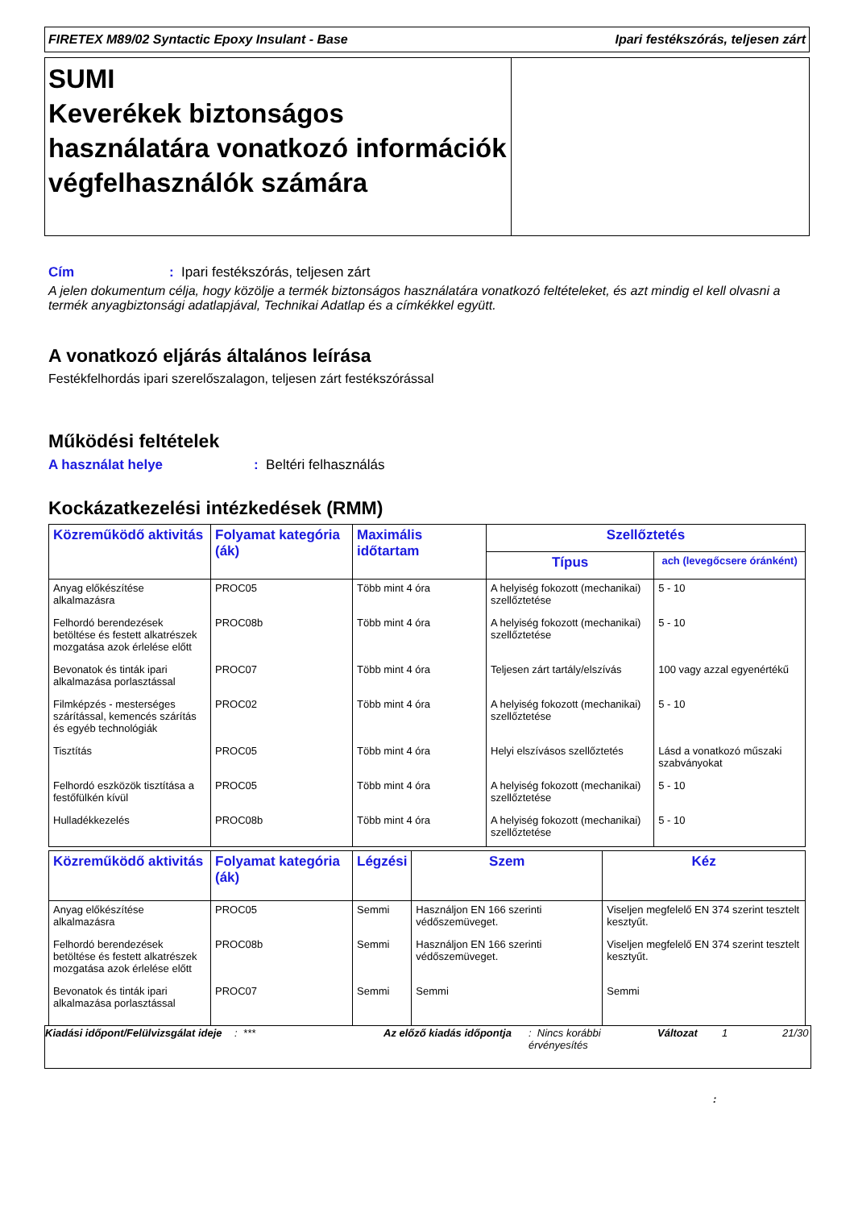FIRETEX M89/02 Syntactic Epoxy Insulant - Base Ipari festékszórás, teljesen zárt
SUMI
Keverékek biztonságos használatára vonatkozó információk végfelhasználók számára
Cím: Ipari festékszórás, teljesen zárt
A jelen dokumentum célja, hogy közölje a termék biztonságos használatára vonatkozó feltételeket, és azt mindig el kell olvasni a termék anyagbiztonsági adatlapjával, Technikai Adatlap és a címkékkel együtt.
A vonatkozó eljárás általános leírása
Festékfelhordás ipari szerelőszalagon, teljesen zárt festékszórással
Működési feltételek
A használat helye: Beltéri felhasználás
Kockázatkezelési intézkedések (RMM)
| Közreműködő aktivitás | Folyamat kategória (ák) | Maximális időtartam | Szellőztetés | |
| --- | --- | --- | --- | --- |
| | | | Típus | ach (levegőcsere óránként) |
| Anyag előkészítése alkalmazásra | PROC05 | Több mint 4 óra | A helyiség fokozott (mechanikai) szellőztetése | 5 - 10 |
| Felhordó berendezések betöltése és festett alkatrészek mozgatása azok érlelése előtt | PROC08b | Több mint 4 óra | A helyiség fokozott (mechanikai) szellőztetése | 5 - 10 |
| Bevonatok és tinták ipari alkalmazása porlasztással | PROC07 | Több mint 4 óra | Teljesen zárt tartály/elszívás | 100 vagy azzal egyenértékű |
| Filmképzés - mesterséges szárítással, kemencés szárítás és egyéb technológiák | PROC02 | Több mint 4 óra | A helyiség fokozott (mechanikai) szellőztetése | 5 - 10 |
| Tisztítás | PROC05 | Több mint 4 óra | Helyi elszívásos szellőztetés | Lásd a vonatkozó műszaki szabványokat |
| Felhordó eszközök tisztítása a festőfülkén kívül | PROC05 | Több mint 4 óra | A helyiség fokozott (mechanikai) szellőztetése | 5 - 10 |
| Hulladékkezelés | PROC08b | Több mint 4 óra | A helyiség fokozott (mechanikai) szellőztetése | 5 - 10 |
| Közreműködő aktivitás | Folyamat kategória (ák) | Légzési | Szem | Kéz |
| --- | --- | --- | --- | --- |
| Anyag előkészítése alkalmazásra | PROC05 | Semmi | Használjon EN 166 szerinti védőszemüveget. | Viseljen megfelelő EN 374 szerint tesztelt kesztyűt. |
| Felhordó berendezések betöltése és festett alkatrészek mozgatása azok érlelése előtt | PROC08b | Semmi | Használjon EN 166 szerinti védőszemüveget. | Viseljen megfelelő EN 374 szerint tesztelt kesztyűt. |
| Bevonatok és tinták ipari alkalmazása porlasztással | PROC07 | Semmi | Semmi | Semmi |
Kiadási időpont/Felülvizsgálat ideje
: *** Az előző kiadás időpontja
: Nincs korábbi érvényesítés
Változat 1 21/30
: